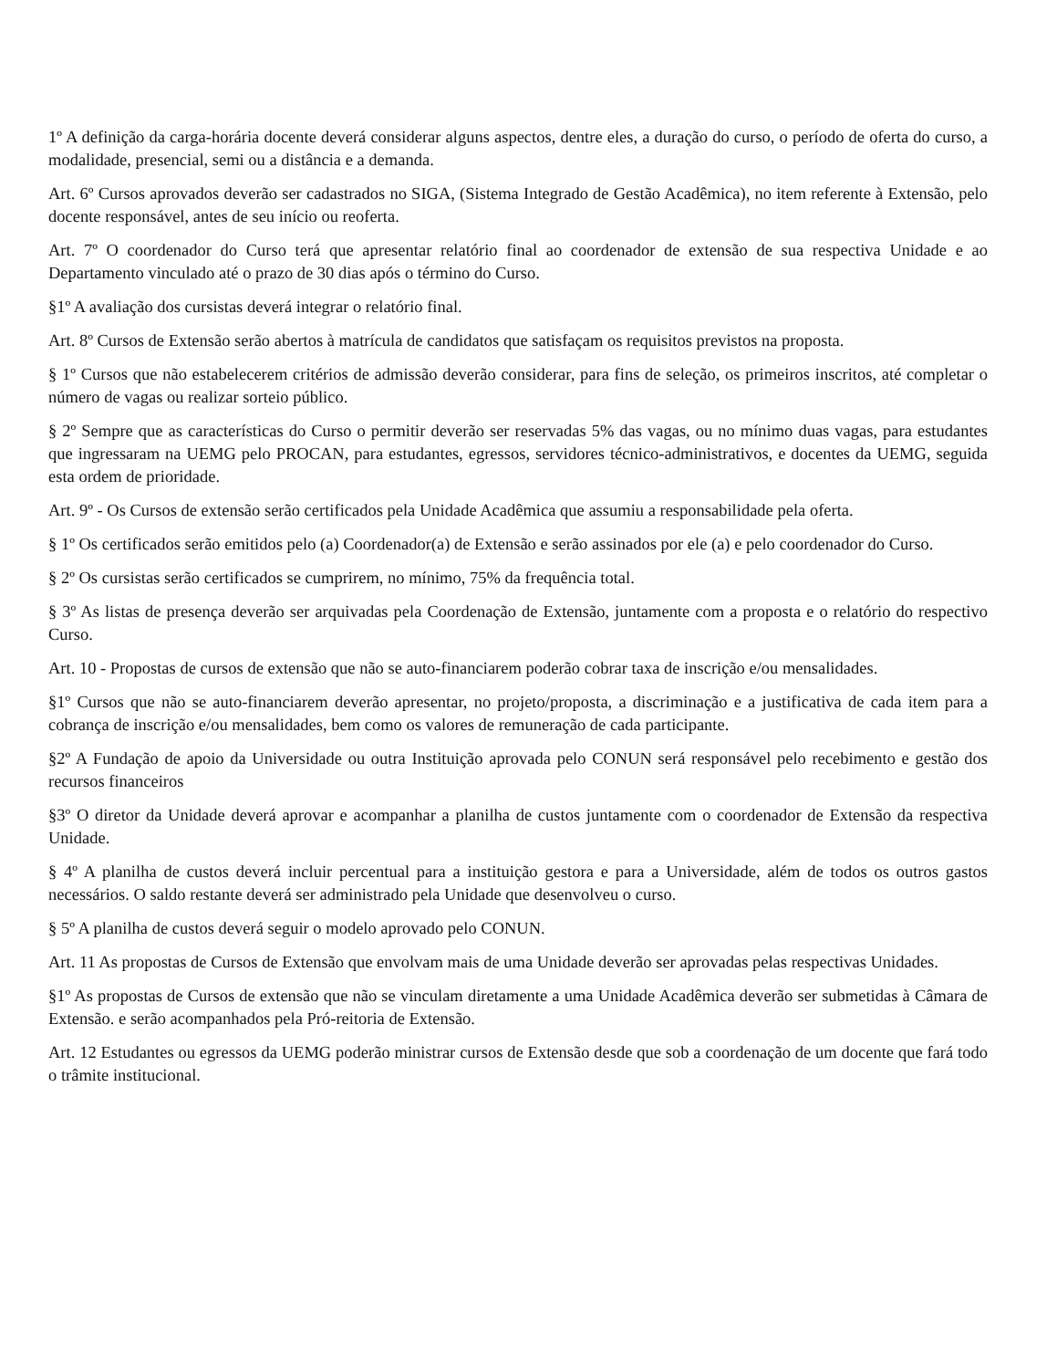1º A definição da carga-horária docente deverá considerar alguns aspectos, dentre eles, a duração do curso, o período de oferta do curso, a modalidade, presencial, semi ou a distância e a demanda.
Art. 6º Cursos aprovados deverão ser cadastrados no SIGA, (Sistema Integrado de Gestão Acadêmica), no item referente à Extensão, pelo docente responsável, antes de seu início ou reoferta.
Art. 7º O coordenador do Curso terá que apresentar relatório final ao coordenador de extensão de sua respectiva Unidade e ao Departamento vinculado até o prazo de 30 dias após o término do Curso.
§1º A avaliação dos cursistas deverá integrar o relatório final.
Art. 8º Cursos de Extensão serão abertos à matrícula de candidatos que satisfaçam os requisitos previstos na proposta.
§ 1º Cursos que não estabelecerem critérios de admissão deverão considerar, para fins de seleção, os primeiros inscritos, até completar o número de vagas ou realizar sorteio público.
§ 2º Sempre que as características do Curso o permitir deverão ser reservadas 5% das vagas, ou no mínimo duas vagas, para estudantes que ingressaram na UEMG pelo PROCAN, para estudantes, egressos, servidores técnico-administrativos, e docentes da UEMG, seguida esta ordem de prioridade.
Art. 9º - Os Cursos de extensão serão certificados pela Unidade Acadêmica que assumiu a responsabilidade pela oferta.
§ 1º Os certificados serão emitidos pelo (a) Coordenador(a) de Extensão e serão assinados por ele (a) e pelo coordenador do Curso.
§ 2º Os cursistas serão certificados se cumprirem, no mínimo, 75% da frequência total.
§ 3º As listas de presença deverão ser arquivadas pela Coordenação de Extensão, juntamente com a proposta e o relatório do respectivo Curso.
Art. 10 - Propostas de cursos de extensão que não se auto-financiarem poderão cobrar taxa de inscrição e/ou mensalidades.
§1º Cursos que não se auto-financiarem deverão apresentar, no projeto/proposta, a discriminação e a justificativa de cada item para a cobrança de inscrição e/ou mensalidades, bem como os valores de remuneração de cada participante.
§2º A Fundação de apoio da Universidade ou outra Instituição aprovada pelo CONUN será responsável pelo recebimento e gestão dos recursos financeiros
§3º O diretor da Unidade deverá aprovar e acompanhar a planilha de custos juntamente com o coordenador de Extensão da respectiva Unidade.
§ 4º A planilha de custos deverá incluir percentual para a instituição gestora e para a Universidade, além de todos os outros gastos necessários. O saldo restante deverá ser administrado pela Unidade que desenvolveu o curso.
§ 5º A planilha de custos deverá seguir o modelo aprovado pelo CONUN.
Art. 11 As propostas de Cursos de Extensão que envolvam mais de uma Unidade deverão ser aprovadas pelas respectivas Unidades.
§1º As propostas de Cursos de extensão que não se vinculam diretamente a uma Unidade Acadêmica deverão ser submetidas à Câmara de Extensão. e serão acompanhados pela Pró-reitoria de Extensão.
Art. 12 Estudantes ou egressos da UEMG poderão ministrar cursos de Extensão desde que sob a coordenação de um docente que fará todo o trâmite institucional.